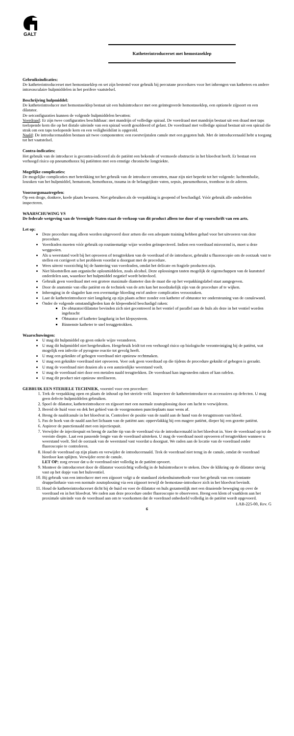GALT
Katheterintroducerset met hemostaseklep
Gebruiksindicaties:
De katheterintroducerset met hemostaseklep en set zijn bestemd voor gebruik bij percutane procedures voor het inbrengen van katheters en andere intravasculaire hulpmiddelen in het perifere vaatstelsel.
Beschrijving hulpmiddel:
De katheterintroducer met hemostaseklep bestaat uit een hulsintroducer met een geïntegreerde hemostaseklep, een optionele zijpoort en een dilatator.
De setconfiguraties kunnen de volgende hulpmiddelen bevatten:
Voerdraad: Er zijn twee configuraties beschikbaar: met mandrijn of volledige spiraal. De voerdraad met mandrijn bestaat uit een draad met taps toelopende kern die op het distale uiteinde van een spiraal wordt gesoldeerd of gelast. De voerdraad met volledige spiraal bestaat uit een spiraal die strak om een taps toelopende kern en een veiligheidslint is opgerold.
Naald: De introducernaalden bestaan uit twee componenten: een roestvrijstalen canule met een gegoten hub. Met de introducernaald hebt u toegang tot het vaatstelsel.
Contra-indicaties:
Het gebruik van de introducer is gecontra-indiceerd als de patiënt een bekende of vermoede obstructie in het bloedvat heeft. Er bestaat een verhoogd risico op pneumothorax bij patiënten met een ernstige chronische longziekte.
Mogelijke complicaties:
De mogelijke complicaties met betrekking tot het gebruik van de introducer omvatten, maar zijn niet beperkt tot het volgende: luchtembolie, losraken van het hulpmiddel, hematoom, hemothorax, trauma in de belangrijkste vaten, sepsis, pneumothorax, trombose in de aderen.
Voorzorgsmaatregelen:
Op een droge, donkere, koele plaats bewaren. Niet gebruiken als de verpakking is geopend of beschadigd. Vóór gebruik alle onderdelen inspecteren.
WAARSCHUWING VS
De federale wetgeving van de Verenigde Staten staat de verkoop van dit product alleen toe door of op voorschrift van een arts.
Let op:
Deze procedure mag alleen worden uitgevoerd door artsen die een adequate training hebben gehad voor het uitvoeren van deze procedure.
Voerdraden moeten vóór gebruik op routinematige wijze worden geïnspecteerd. Indien een voerdraad misvormd is, moet u deze weggooien.
Als u weerstand voelt bij het opvoeren of terugtrekken van de voerdraad of de introducer, gebruikt u fluoroscopie om de oorzaak vast te stellen en corrigeert u het probleem voordat u doorgaat met de procedure.
Wees uiterst voorzichtig bij de hantering van voerdraden, omdat het delicate en fragiele producten zijn.
Niet blootstellen aan organische oplosmiddelen, zoals alcohol. Deze oplossingen tasten mogelijk de eigenschappen van de kunststof onderdelen aan, waardoor het hulpmiddel negatief wordt beïnvloed.
Gebruik geen voerdraad met een grotere maximale diameter dan de maat die op het verpakkingslabel staat aangegeven.
Door de anatomie van elke patiënt en de techniek van de arts kan het noodzakelijk zijn van de procedure af te wijken.
Inbrenging in de slagader kan een overmatige bloeding en/of andere complicaties veroorzaken.
Laat de katheterintroducer niet langdurig op zijn plaats achter zonder een katheter of obturator ter ondersteuning van de canulewand.
Onder de volgende omstandigheden kan de klepeenheid beschadigd raken:
De obturator/dilatator bevinden zich niet gecentreerd in het ventiel of parallel aan de huls als deze in het ventiel worden ingebracht
Obturator of katheter langdurig in het klepsysteem.
Binnenste katheter te snel teruggetrokken.
Waarschuwingen:
U mag dit hulpmiddel op geen enkele wijze veranderen.
U mag dit hulpmiddel niet hergebruiken. Hergebruik leidt tot een verhoogd risico op biologische verontreiniging bij de patiënt, wat mogelijk een infectie of pyrogene reactie tot gevolg heeft.
U mag een geknikte of gebogen voerdraad niet opnieuw rechtmaken.
U mag een geknikte voerdraad niet opvoeren. Voer ook geen voerdraad op die tijdens de procedure geknikt of gebogen is geraakt.
U mag de voerdraad niet draaien als u een aanzienlijke weerstand voelt.
U mag de voerdraad niet door een metalen naald terugtrekken. De voerdraad kan ingesneden raken of kan rafelen.
U mag dit product niet opnieuw steriliseren.
GEBRUIK EEN STERIELE TECHNIEK, voorstel voor een procedure:
1. Trek de verpakking open en plaats de inhoud op het steriele veld. Inspecteer de katheterintroducer en accessoires op defecten. U mag geen defecte hulpmiddelen gebruiken.
2. Spoel de dilatator, katheterintroducer en zijpoort met een normale zoutoplossing door om lucht te verwijderen.
3. Bereid de huid voor en dek het gebied van de voorgenomen punctieplaats naar wens af.
4. Breng de naaldcanule in het bloedvat in. Controleer de positie van de naald aan de hand van de terugstroom van bloed.
5. Pas de hoek van de naald aan het lichaam van de patiënt aan: oppervlakkig bij een magere patiënt, dieper bij een gezette patiënt.
6. Aspireer de punctienaald met een injectiespuit.
7. Verwijder de injectiespuit en breng de zachte tip van de voerdraad via de introducernaald in het bloedvat in. Voer de voerdraad op tot de vereiste diepte. Laat een passende lengte van de voerdraad uitsteken. U mag de voerdraad nooit opvoeren of terugtrekken wanneer u weerstand voelt. Stel de oorzaak van de weerstand vast voordat u doorgaat. We raden aan de locatie van de voerdraad onder fluoroscopie te controleren.
8. Houd de voerdraad op zijn plaats en verwijder de introducernaald. Trek de voerdraad niet terug in de canule, omdat de voerdraad hierdoor kan splijten. Verwijder eerst de canule.
LET OP: zorg ervoor dat u de voerdraad niet volledig in de patiënt opvoert.
9. Monteer de introducerset door de dilatator voorzichtig volledig in de hulsintroducer te steken. Duw de klikring op de dilatator stevig vast op het dopje van het hulsventiel.
10. Bij gebruik van een introducer met een zijpoort volgt u de standaard ziekenhuismethode voor het gebruik van een constante druppelinfusie van een normale zoutoplossing via een zijpoort terwijl de hemostase-introducer zich in het bloedvat bevindt.
11. Houd de katheterintroducerset dicht bij de huid en voer de dilatator en huls gezamenlijk met een draaiende beweging op over de voerdraad en in het bloedvat. We raden aan deze procedure onder fluoroscopie te observeren. Breng een klem of vaatklem aan het proximale uiteinde van de voerdraad aan om te voorkomen dat de voerdraad onbedoeld volledig in de patiënt wordt opgevoerd.
LAB-225-00, Rev. G
6